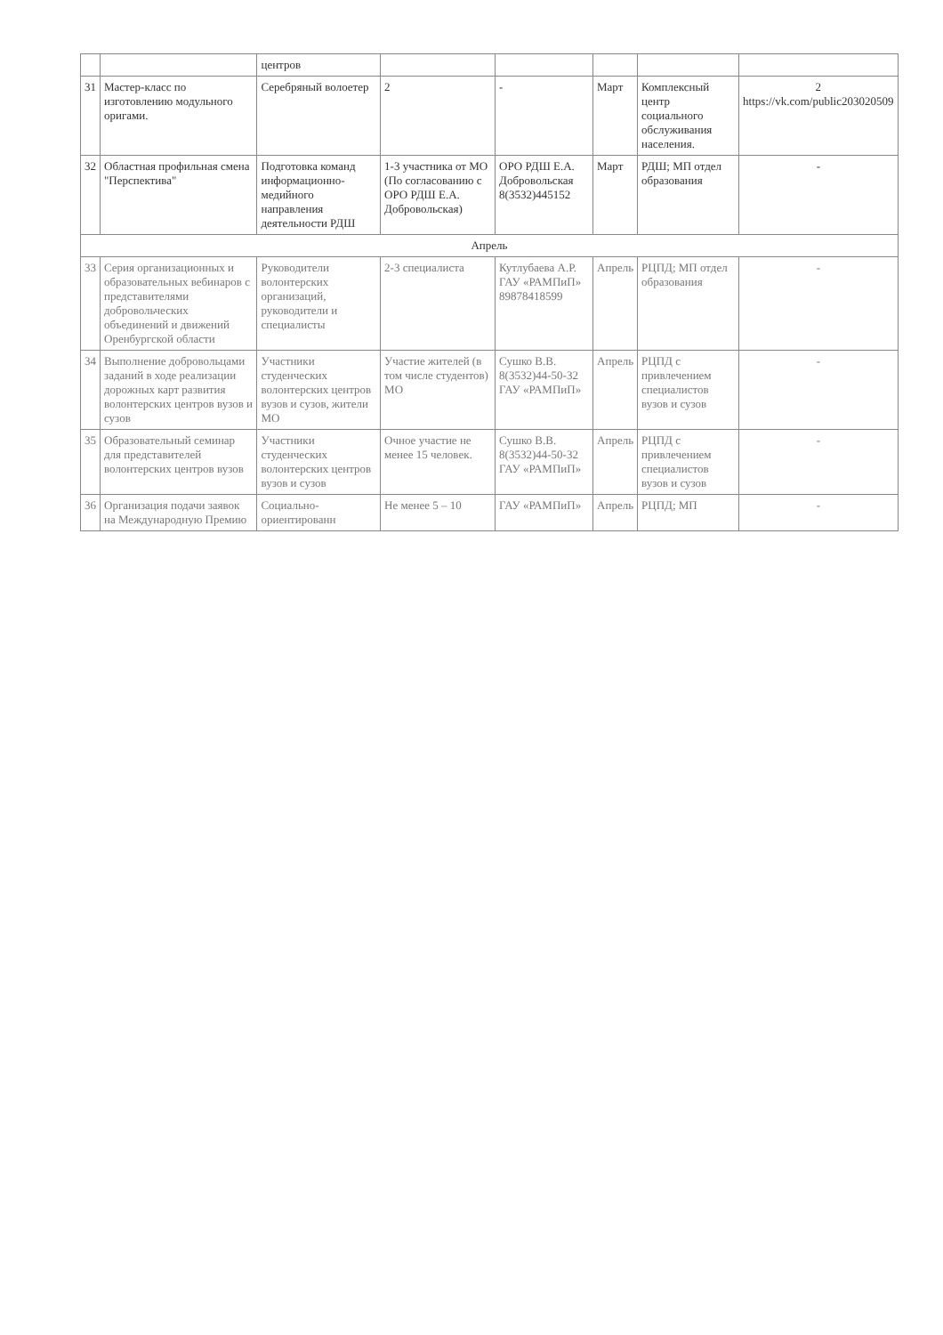| | | центров | | | | | |
| 31 | Мастер-класс по изготовлению модульного оригами. | Серебряный волоетер | 2 | - | Март | Комплексный центр социального обслуживания населения. | 2 https://vk.com/public203020509 |
| 32 | Областная профильная смена "Перспектива" | Подготовка команд информационно-медийного направления деятельности РДШ | 1-3 участника от МО (По согласованию с ОРО РДШ Е.А. Добровольская) | ОРО РДШ Е.А. Добровольская 8(3532)445152 | Март | РДШ; МП отдел образования | - |
| Апрель | | | | | | | |
| 33 | Серия организационных и образовательных вебинаров с представителями добровольческих объединений и движений Оренбургской области | Руководители волонтерских организаций, руководители и специалисты | 2-3 специалиста | Кутлубаева А.Р. ГАУ «РАМПиП» 89878418599 | Апрель | РЦПД; МП отдел образования | - |
| 34 | Выполнение добровольцами заданий в ходе реализации дорожных карт развития волонтерских центров вузов и сузов | Участники студенческих волонтерских центров вузов и сузов, жители МО | Участие жителей (в том числе студентов) МО | Сушко В.В. 8(3532)44-50-32 ГАУ «РАМПиП» | Апрель | РЦПД с привлечением специалистов вузов и сузов | - |
| 35 | Образовательный семинар для представителей волонтерских центров вузов | Участники студенческих волонтерских центров вузов и сузов | Очное участие не менее 15 человек. | Сушко В.В. 8(3532)44-50-32 ГАУ «РАМПиП» | Апрель | РЦПД с привлечением специалистов вузов и сузов | - |
| 36 | Организация подачи заявок на Международную Премию | Социально-ориентированн | Не менее 5 – 10 | ГАУ «РАМПиП» | Апрель | РЦПД; МП | - |